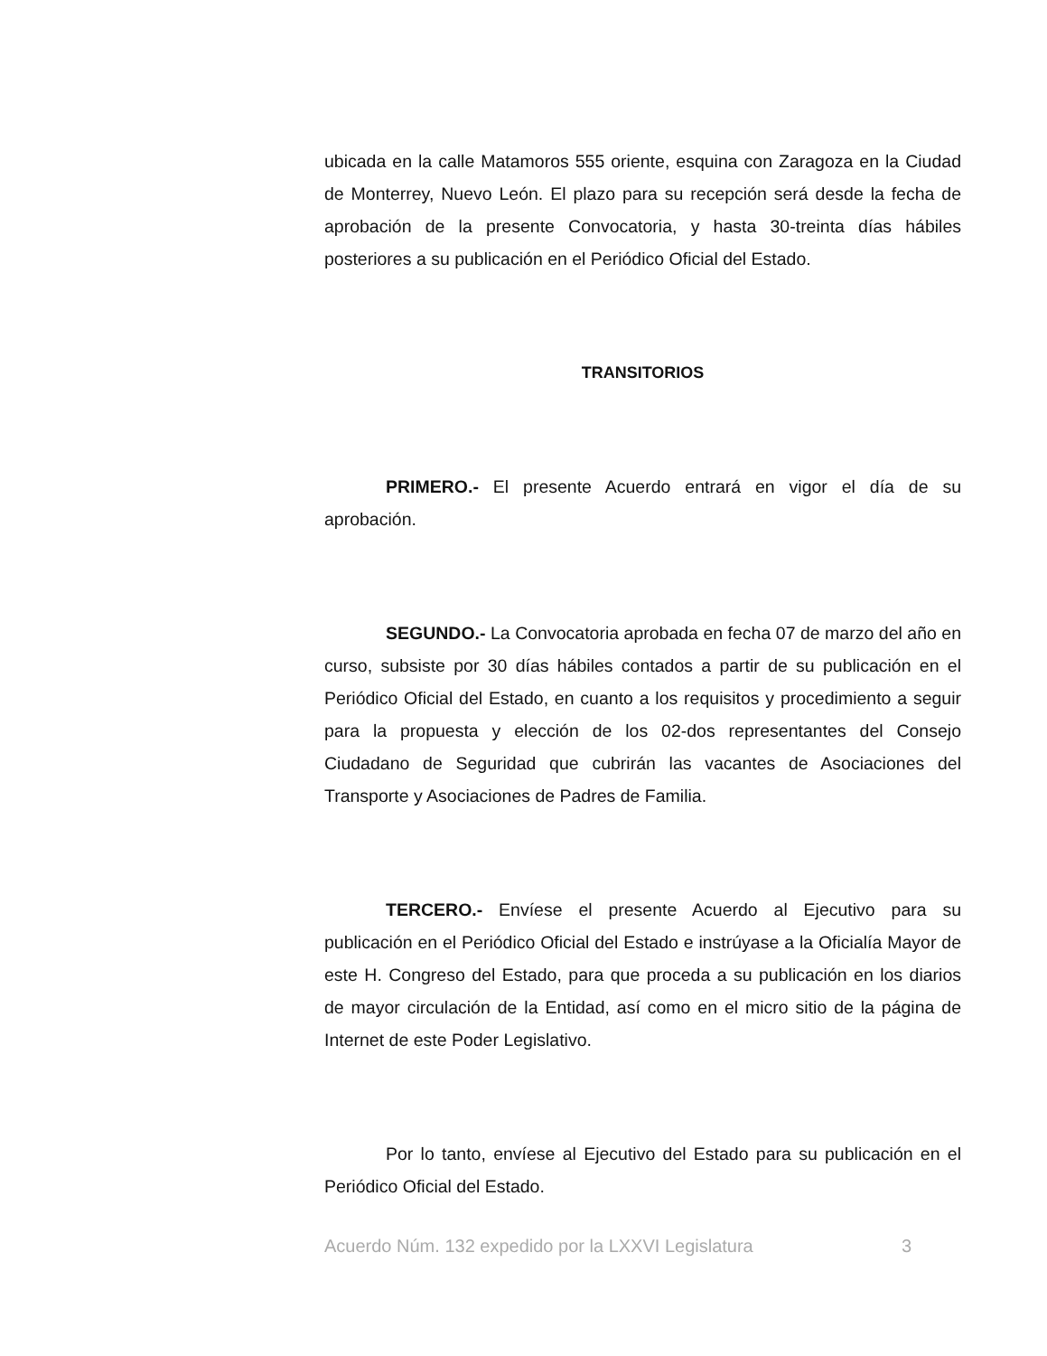ubicada en la calle Matamoros 555 oriente, esquina con Zaragoza en la Ciudad de Monterrey, Nuevo León. El plazo para su recepción será desde la fecha de aprobación de la presente Convocatoria, y hasta 30-treinta días hábiles posteriores a su publicación en el Periódico Oficial del Estado.
TRANSITORIOS
PRIMERO.- El presente Acuerdo entrará en vigor el día de su aprobación.
SEGUNDO.- La Convocatoria aprobada en fecha 07 de marzo del año en curso, subsiste por 30 días hábiles contados a partir de su publicación en el Periódico Oficial del Estado, en cuanto a los requisitos y procedimiento a seguir para la propuesta y elección de los 02-dos representantes del Consejo Ciudadano de Seguridad que cubrirán las vacantes de Asociaciones del Transporte y Asociaciones de Padres de Familia.
TERCERO.- Envíese el presente Acuerdo al Ejecutivo para su publicación en el Periódico Oficial del Estado e instrúyase a la Oficialía Mayor de este H. Congreso del Estado, para que proceda a su publicación en los diarios de mayor circulación de la Entidad, así como en el micro sitio de la página de Internet de este Poder Legislativo.
Por lo tanto, envíese al Ejecutivo del Estado para su publicación en el Periódico Oficial del Estado.
Acuerdo Núm. 132 expedido por la LXXVI Legislatura 3